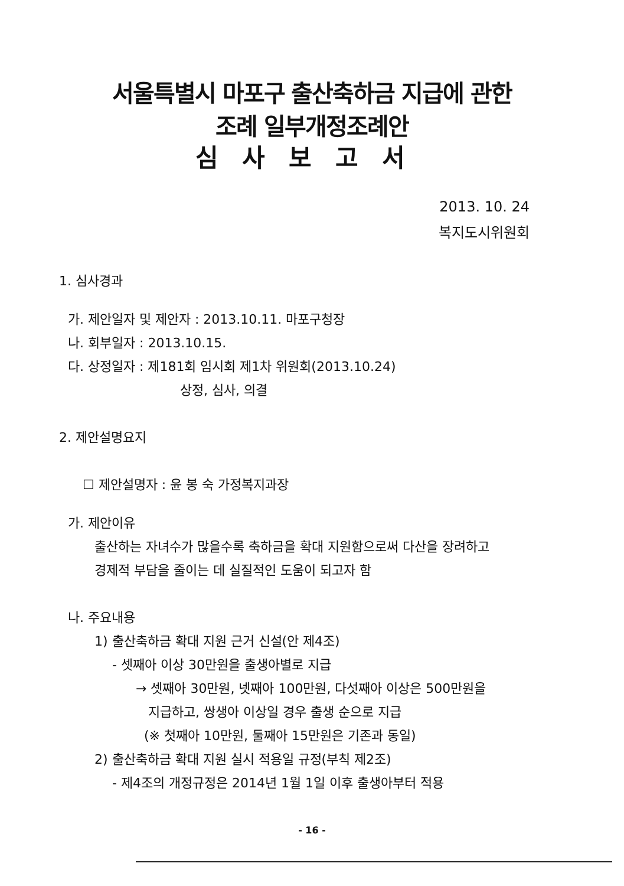서울특별시 마포구 출산축하금 지급에 관한
조례 일부개정조례안
심사보고서
2013. 10. 24
복지도시위원회
1. 심사경과
가. 제안일자 및 제안자 : 2013.10.11. 마포구청장
나. 회부일자 : 2013.10.15.
다. 상정일자 : 제181회 임시회 제1차 위원회(2013.10.24)
상정, 심사, 의결
2. 제안설명요지
☐ 제안설명자 : 윤 봉 숙 가정복지과장
가. 제안이유
출산하는 자녀수가 많을수록 축하금을 확대 지원함으로써 다산을 장려하고
경제적 부담을 줄이는 데 실질적인 도움이 되고자 함
나. 주요내용
1) 출산축하금 확대 지원 근거 신설(안 제4조)
- 셋째아 이상 30만원을 출생아별로 지급
→ 셋째아 30만원, 넷째아 100만원, 다섯째아 이상은 500만원을
지급하고, 쌍생아 이상일 경우 출생 순으로 지급
(※ 첫째아 10만원, 둘째아 15만원은 기존과 동일)
2) 출산축하금 확대 지원 실시 적용일 규정(부칙 제2조)
- 제4조의 개정규정은 2014년 1월 1일 이후 출생아부터 적용
- 16 -